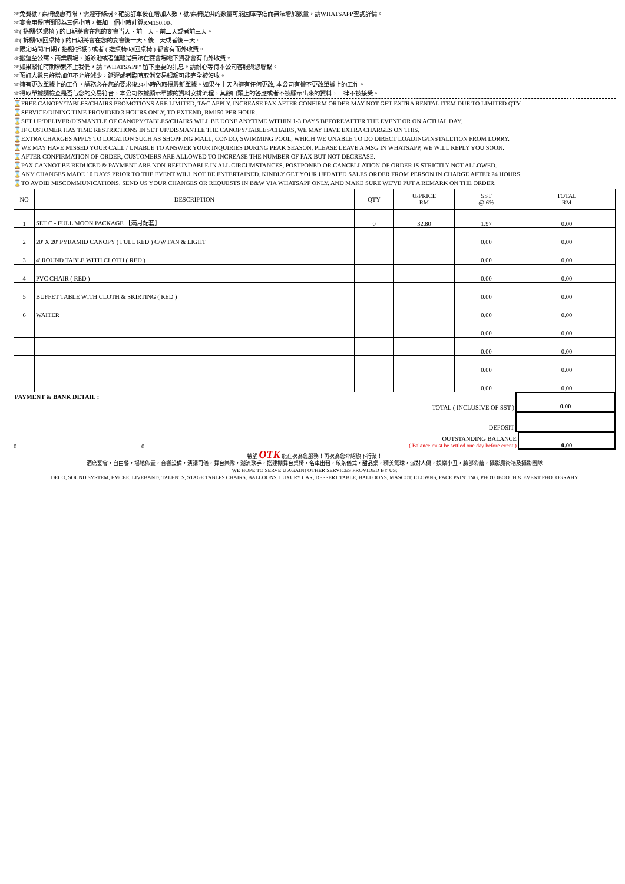☞免費棚 / 桌椅優惠有限，需遵守條規。確認訂單後在增加人數，棚/桌椅提供的數量可能因庫存低而無法增加數量，請WHATSAPP查詢詳情。
☞宴會用餐時間限為三個小時，每加一個小時計算RM150.00。
☞( 搭棚/送桌椅 ) 的日期將會在您的宴會当天、前一天、前二天或者前三天。
☞( 拆棚/取回桌椅 ) 的日期將會在您的宴會後一天、後二天或者後三天。
☞限定時間/日期 ( 搭棚/拆棚 ) 或者 ( 送桌椅/取回桌椅 ) 都會有而外收費。
☞搬運至公寓、商業廣場、游泳池或者運輸是無法在宴會場地下貨都會有而外收費。
☞如果繁忙時期聯繫不上我們，請 "WHATSAPP" 留下重要的訊息。請耐心等待本公司客服與您聯繫。
☞預訂人數只許增加但不允許減少，延遲或者臨時取消交易銀額可能完全被沒收。
☞擁有更改單據上的工作，請務必在您的要求後24小時內取得最新單據。如果在十天內擁有任何更改, 本公司有權不更改單據上的工作。
☞得取單據請檢查是否与您的交易符合，本公司依據顯示單據的資料安排流程，其餘口頭上的答應或者不被顯示出來的資料，一律不被接受。
⌛FREE CANOPY/TABLES/CHAIRS PROMOTIONS ARE LIMITED, T&C APPLY. INCREASE PAX AFTER CONFIRM ORDER MAY NOT GET EXTRA RENTAL ITEM DUE TO LIMITED QTY.
⌛SERVICE/DINING TIME PROVIDED 3 HOURS ONLY, TO EXTEND, RM150 PER HOUR.
⌛SET UP/DELIVER/DISMANTLE OF CANOPY/TABLES/CHAIRS WILL BE DONE ANYTIME WITHIN 1-3 DAYS BEFORE/AFTER THE EVENT OR ON ACTUAL DAY.
⌛IF CUSTOMER HAS TIME RESTRICTIONS IN SET UP/DISMANTLE THE CANOPY/TABLES/CHAIRS, WE MAY HAVE EXTRA CHARGES ON THIS.
⌛EXTRA CHARGES APPLY TO LOCATION SUCH AS SHOPPING MALL, CONDO, SWIMMING POOL, WHICH WE UNABLE TO DO DIRECT LOADING/INSTALLTION FROM LORRY.
⌛WE MAY HAVE MISSED YOUR CALL / UNABLE TO ANSWER YOUR INQUIRIES DURING PEAK SEASON, PLEASE LEAVE A MSG IN WHATSAPP, WE WILL REPLY YOU SOON.
⌛AFTER CONFIRMATION OF ORDER, CUSTOMERS ARE ALLOWED TO INCREASE THE NUMBER OF PAX BUT NOT DECREASE.
⌛PAX CANNOT BE REDUCED & PAYMENT ARE NON-REFUNDABLE IN ALL CIRCUMSTANCES, POSTPONED OR CANCELLATION OF ORDER IS STRICTLY NOT ALLOWED.
⌛ANY CHANGES MADE 10 DAYS PRIOR TO THE EVENT WILL NOT BE ENTERTAINED. KINDLY GET YOUR UPDATED SALES ORDER FROM PERSON IN CHARGE AFTER 24 HOURS.
⌛TO AVOID MISCOMMUNICATIONS, SEND US YOUR CHANGES OR REQUESTS IN B&W VIA WHATSAPP ONLY. AND MAKE SURE WE'VE PUT A REMARK ON THE ORDER.
| NO | DESCRIPTION | QTY | U/PRICE RM | SST @ 6% | TOTAL RM |
| --- | --- | --- | --- | --- | --- |
| 1 | SET C - FULL MOON PACKAGE 【满月配套】 | 0 | 32.80 | 1.97 | 0.00 |
| 2 | 20' X 20' PYRAMID CANOPY ( FULL RED ) C/W FAN & LIGHT | | | 0.00 | 0.00 |
| 3 | 4' ROUND TABLE WITH CLOTH ( RED ) | | | 0.00 | 0.00 |
| 4 | PVC CHAIR ( RED ) | | | 0.00 | 0.00 |
| 5 | BUFFET TABLE WITH CLOTH & SKIRTING ( RED ) | | | 0.00 | 0.00 |
| 6 | WAITER | | | 0.00 | 0.00 |
| | | | | 0.00 | 0.00 |
| | | | | 0.00 | 0.00 |
| | | | | 0.00 | 0.00 |
| | | | | 0.00 | 0.00 |
PAYMENT & BANK DETAIL :
TOTAL ( INCLUSIVE OF SST )
0.00
DEPOSIT
0
0
OUTSTANDING BALANCE
( Balance must be settled one day before event )
0.00
希望 OTK 能在次為您服務！再次為您介紹旗下行業！
酒席宴會，自由餐，場地佈置，音響設備，演講司儀，舞台樂隊，潮流歌手，搭建棚舞台桌椅，名車出租，敬茶儀式，甜品桌，精美氣球，派對人偶，娛樂小丑，臉部彩繪，攝影魔術箱及攝影團隊
WE HOPE TO SERVE U AGAIN! OTHER SERVICES PROVIDED BY US:
DECO, SOUND SYSTEM, EMCEE, LIVEBAND, TALENTS, STAGE TABLES CHAIRS, BALLOONS, LUXURY CAR, DESSERT TABLE, BALLOONS, MASCOT, CLOWNS, FACE PAINTING, PHOTOBOOTH & EVENT PHOTOGRAHY